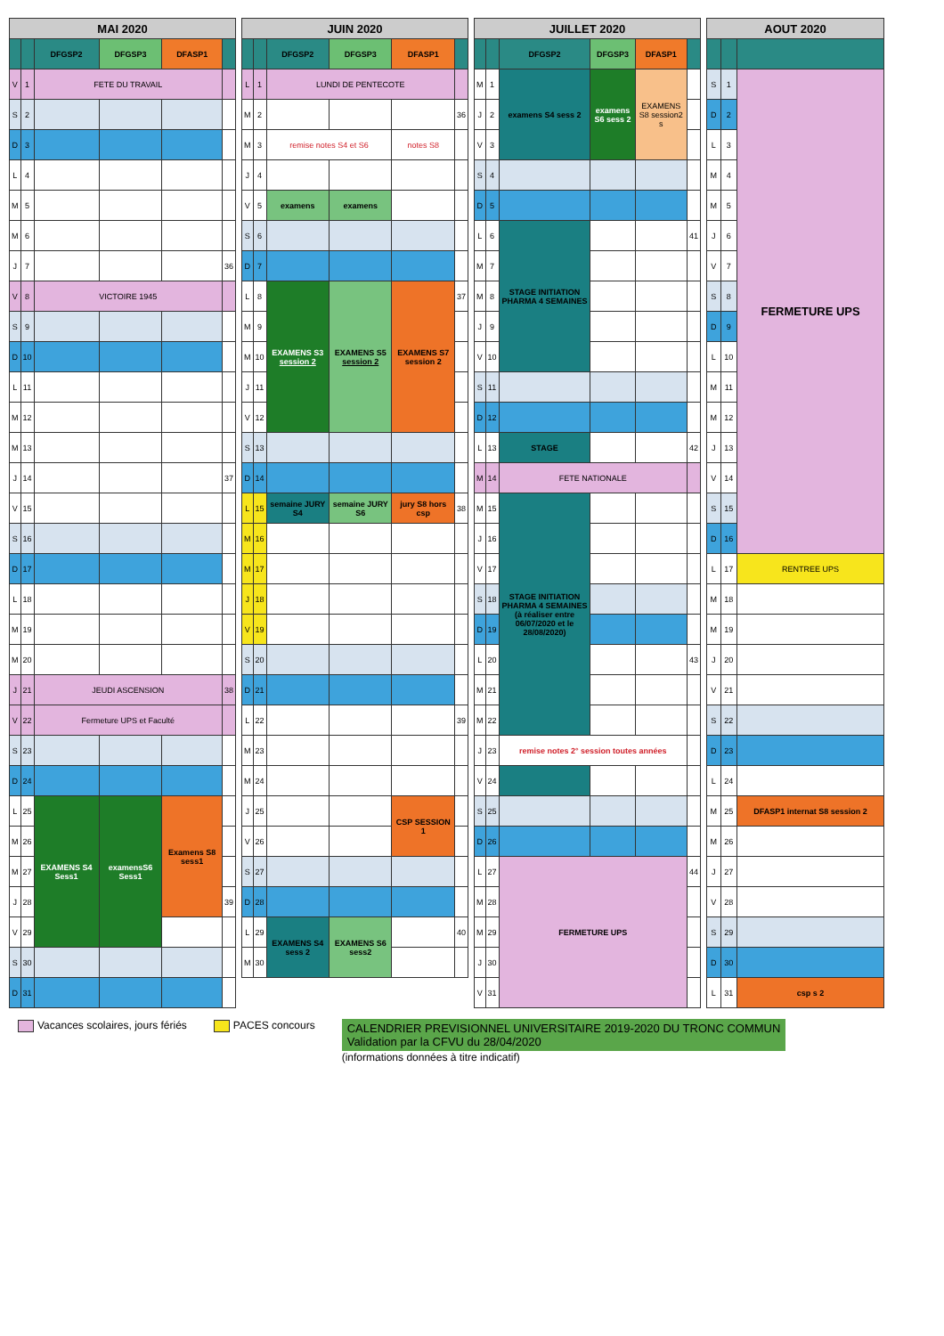| MAI 2020 | | | | | |
| --- | --- | --- | --- | --- | --- |
| | | DFGSP2 | DFGSP3 | DFASP1 | |
| V | 1 | FETE DU TRAVAIL | | | |
| S | 2 | | | | |
| D | 3 | | | | |
| L | 4 | | | | |
| M | 5 | | | | |
| M | 6 | | | | |
| J | 7 | | | | 36 |
| V | 8 | VICTOIRE 1945 | | | |
| S | 9 | | | | |
| D | 10 | | | | |
| L | 11 | | | | |
| M | 12 | | | | |
| M | 13 | | | | |
| J | 14 | | | | 37 |
| V | 15 | | | | |
| S | 16 | | | | |
| D | 17 | | | | |
| L | 18 | | | | |
| M | 19 | | | | |
| M | 20 | | | | |
| J | 21 | JEUDI ASCENSION | | | 38 |
| V | 22 | Fermeture UPS et Faculté | | | |
| S | 23 | | | | |
| D | 24 | | | | |
| L | 25 | EXAMENS S4 Sess1 | examensS6 Sess1 | Examens S8 sess1 | |
| M | 26 | | | | |
| M | 27 | | | | |
| J | 28 | | | | 39 |
| V | 29 | | | | |
| S | 30 | | | | |
| D | 31 | | | | |
| JUIN 2020 | | | | | |
| --- | --- | --- | --- | --- | --- |
| | | DFGSP2 | DFGSP3 | DFASP1 | |
| L | 1 | LUNDI DE PENTECOTE | | | |
| M | 2 | | | | 36 |
| M | 3 | remise notes S4 et S6 | | notes S8 | |
| J | 4 | | | | |
| V | 5 | examens | examens | | |
| S | 6 | | | | |
| D | 7 | | | | |
| L | 8 | EXAMENS S3 session 2 | EXAMENS S5 session 2 | EXAMENS S7 session 2 | 37 |
| M | 9 | | | | |
| M | 10 | | | | |
| J | 11 | | | | |
| V | 12 | | | | |
| S | 13 | | | | |
| D | 14 | | | | |
| L | 15 | semaine JURY S4 | semaine JURY S6 | jury S8 hors csp | 38 |
| M | 16 | | | | |
| M | 17 | | | | |
| J | 18 | | | | |
| V | 19 | | | | |
| S | 20 | | | | |
| D | 21 | | | | |
| L | 22 | | | | 39 |
| M | 23 | | | | |
| M | 24 | | | | |
| J | 25 | | | CSP SESSION 1 | |
| V | 26 | | | | |
| S | 27 | | | | |
| D | 28 | | | | |
| L | 29 | EXAMENS S4 sess 2 | EXAMENS S6 sess2 | | 40 |
| M | 30 | | | | |
| JUILLET 2020 | | | | | |
| --- | --- | --- | --- | --- | --- |
| | | DFGSP2 | DFGSP3 | DFASP1 | |
| M | 1 | examens S4 sess 2 | examens S6 sess 2 | EXAMENS S8 session2 s | |
| J | 2 | | | | |
| V | 3 | | | | |
| S | 4 | | | | |
| D | 5 | | | | |
| L | 6 | STAGE INITIATION PHARMA 4 SEMAINES | | | 41 |
| M | 7 | | | | |
| M | 8 | | | | |
| J | 9 | | | | |
| V | 10 | | | | |
| S | 11 | | | | |
| D | 12 | | | | |
| L | 13 | STAGE | | | 42 |
| M | 14 | FETE NATIONALE | | | |
| M | 15 | STAGE INITIATION PHARMA 4 SEMAINES (à réaliser entre 06/07/2020 et le 28/08/2020) | | | |
| J | 16 | | | | |
| V | 17 | | | | |
| S | 18 | | | | |
| D | 19 | | | | |
| L | 20 | | | | 43 |
| M | 21 | | | | |
| M | 22 | | | | |
| J | 23 | remise notes 2° session toutes années | | | |
| V | 24 | | | | |
| S | 25 | | | | |
| D | 26 | | | | |
| L | 27 | FERMETURE UPS | | | 44 |
| M | 28 | | | | |
| M | 29 | | | | |
| J | 30 | | | | |
| V | 31 | | | | |
| AOUT 2020 | | |
| --- | --- | --- |
| S | 1 | FERMETURE UPS |
| D | 2 | |
| L | 3 | |
| M | 4 | |
| M | 5 | |
| J | 6 | |
| V | 7 | |
| S | 8 | |
| D | 9 | |
| L | 10 | |
| M | 11 | |
| M | 12 | |
| J | 13 | |
| V | 14 | |
| S | 15 | |
| D | 16 | |
| L | 17 | RENTREE UPS |
| M | 18 | |
| M | 19 | |
| J | 20 | |
| V | 21 | |
| S | 22 | |
| D | 23 | |
| L | 24 | |
| M | 25 | DFASP1 internat S8 session 2 |
| M | 26 | |
| J | 27 | |
| V | 28 | |
| S | 29 | |
| D | 30 | |
| L | 31 | csp s 2 |
Vacances scolaires, jours fériés
PACES concours
CALENDRIER PREVISIONNEL UNIVERSITAIRE 2019-2020 DU TRONC COMMUN
Validation par la CFVU du 28/04/2020
(informations données à titre indicatif)